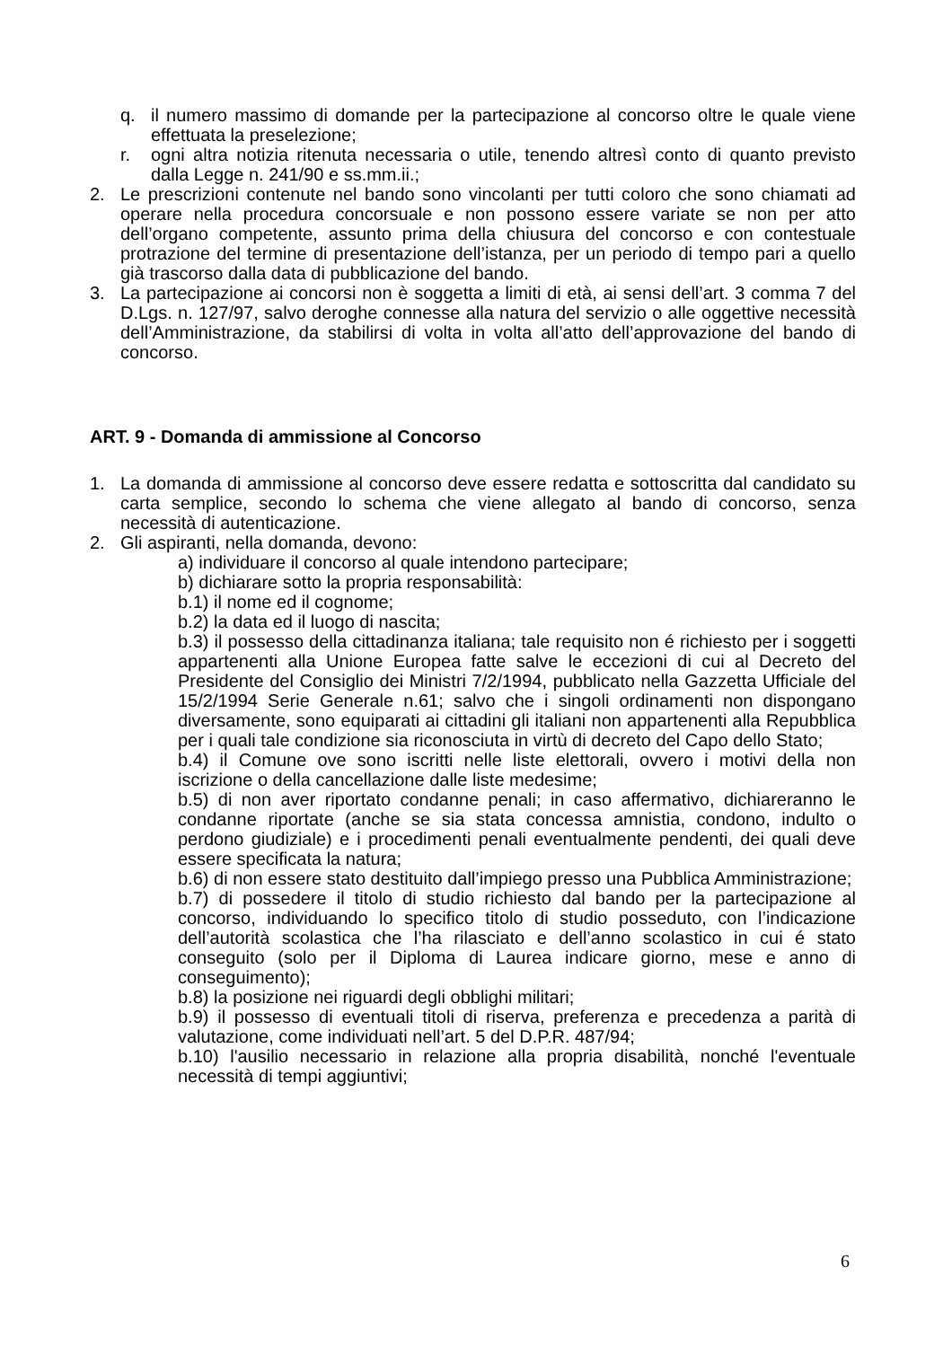q. il numero massimo di domande per la partecipazione al concorso oltre le quale viene effettuata la preselezione;
r. ogni altra notizia ritenuta necessaria o utile, tenendo altresì conto di quanto previsto dalla Legge n. 241/90 e ss.mm.ii.;
2. Le prescrizioni contenute nel bando sono vincolanti per tutti coloro che sono chiamati ad operare nella procedura concorsuale e non possono essere variate se non per atto dell’organo competente, assunto prima della chiusura del concorso e con contestuale protrazione del termine di presentazione dell’istanza, per un periodo di tempo pari a quello già trascorso dalla data di pubblicazione del bando.
3. La partecipazione ai concorsi non è soggetta a limiti di età, ai sensi dell’art. 3 comma 7 del D.Lgs. n. 127/97, salvo deroghe connesse alla natura del servizio o alle oggettive necessità dell’Amministrazione, da stabilirsi di volta in volta all’atto dell’approvazione del bando di concorso.
ART. 9 - Domanda di ammissione al Concorso
1. La domanda di ammissione al concorso deve essere redatta e sottoscritta dal candidato su carta semplice, secondo lo schema che viene allegato al bando di concorso, senza necessità di autenticazione.
2. Gli aspiranti, nella domanda, devono:
a) individuare il concorso al quale intendono partecipare;
b) dichiarare sotto la propria responsabilità:
b.1) il nome ed il cognome;
b.2) la data ed il luogo di nascita;
b.3) il possesso della cittadinanza italiana; tale requisito non é richiesto per i soggetti appartenenti alla Unione Europea fatte salve le eccezioni di cui al Decreto del Presidente del Consiglio dei Ministri 7/2/1994, pubblicato nella Gazzetta Ufficiale del 15/2/1994 Serie Generale n.61; salvo che i singoli ordinamenti non dispongano diversamente, sono equiparati ai cittadini gli italiani non appartenenti alla Repubblica per i quali tale condizione sia riconosciuta in virtù di decreto del Capo dello Stato;
b.4) il Comune ove sono iscritti nelle liste elettorali, ovvero i motivi della non iscrizione o della cancellazione dalle liste medesime;
b.5) di non aver riportato condanne penali; in caso affermativo, dichiareranno le condanne riportate (anche se sia stata concessa amnistia, condono, indulto o perdono giudiziale) e i procedimenti penali eventualmente pendenti, dei quali deve essere specificata la natura;
b.6) di non essere stato destituito dall’impiego presso una Pubblica Amministrazione;
b.7) di possedere il titolo di studio richiesto dal bando per la partecipazione al concorso, individuando lo specifico titolo di studio posseduto, con l’indicazione dell’autorità scolastica che l’ha rilasciato e dell’anno scolastico in cui é stato conseguito (solo per il Diploma di Laurea indicare giorno, mese e anno di conseguimento);
b.8) la posizione nei riguardi degli obblighi militari;
b.9) il possesso di eventuali titoli di riserva, preferenza e precedenza a parità di valutazione, come individuati nell’art. 5 del D.P.R. 487/94;
b.10) l'ausilio necessario in relazione alla propria disabilità, nonché l'eventuale necessità di tempi aggiuntivi;
6